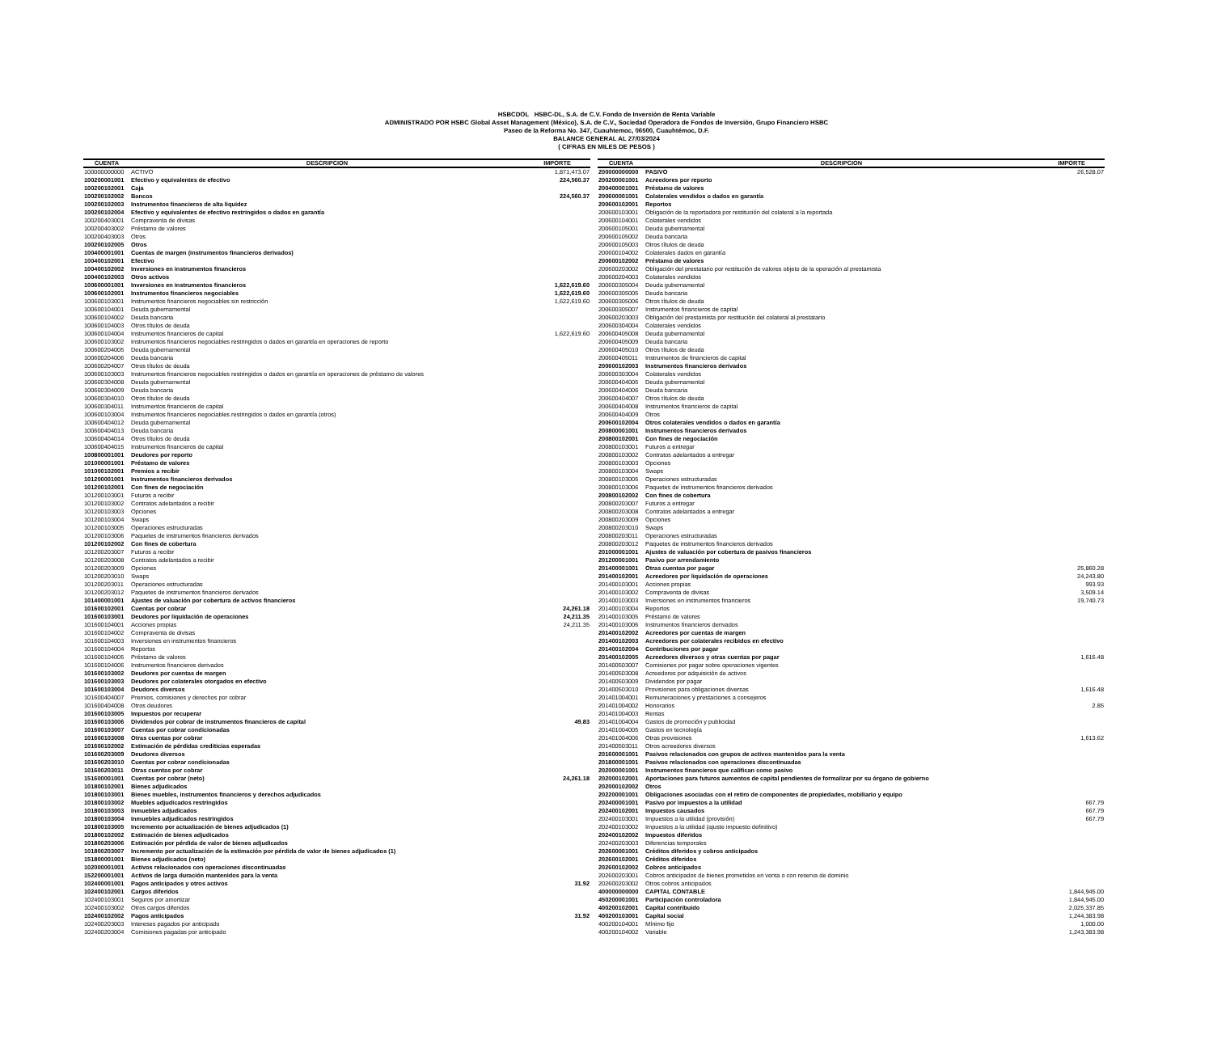HSBCDOL HSBC-DL, S.A. de C.V. Fondo de Inversión de Renta Variable
ADMINISTRADO POR HSBC Global Asset Management (México), S.A. de C.V., Sociedad Operadora de Fondos de Inversión, Grupo Financiero HSBC
Paseo de la Reforma No. 347, Cuauhtemoc, 06500, Cuauhtémoc, D.F.
BALANCE GENERAL AL 27/03/2024
( CIFRAS EN MILES DE PESOS )
| CUENTA | DESCRIPCION | IMPORTE |
| --- | --- | --- |
| 100000000000 | ACTIVO | 1,871,473.07 |
| 100200001001 | Efectivo y equivalentes de efectivo | 224,560.37 |
| 100200102001 | Caja | |
| 100200102002 | Bancos | 224,560.37 |
| 100200102003 | Instrumentos financieros de alta liquidez | |
| 100200102004 | Efectivo y equivalentes de efectivo restringidos o dados en garantía | |
| 100200403001 | Compraventa de divisas | |
| 100200403002 | Préstamo de valores | |
| 100200403003 | Otros | |
| 100200102005 | Otros | |
| 100400001001 | Cuentas de margen (instrumentos financieros derivados) | |
| 100400102001 | Efectivo | |
| 100400102002 | Inversiones en instrumentos financieros | |
| 100400102003 | Otros activos | |
| 100600001001 | Inversiones en instrumentos financieros | 1,622,619.60 |
| 100600102001 | Instrumentos financieros negociables | 1,622,619.60 |
| 100600103001 | Instrumentos financieros negociables sin restricción | 1,622,619.60 |
| 100600104001 | Deuda gubernamental | |
| 100600104002 | Deuda bancaria | |
| 100600104003 | Otros títulos de deuda | |
| 100600104004 | Instrumentos financieros de capital | 1,622,619.60 |
| 100600103002 | Instrumentos financieros negociables restringidos o dados en garantía en operaciones de reporto | |
| 100600204005 | Deuda gubernamental | |
| 100600204006 | Deuda bancaria | |
| 100600204007 | Otros títulos de deuda | |
| 100600103003 | Instrumentos financieros negociables restringidos o dados en garantía en operaciones de préstamo de valores | |
| 100600304008 | Deuda gubernamental | |
| 100600304009 | Deuda bancaria | |
| 100600304010 | Otros títulos de deuda | |
| 100600304011 | Instrumentos financieros de capital | |
| 100600103004 | Instrumentos financieros negociables restringidos o dados en garantía (otros) | |
| 100600404012 | Deuda gubernamental | |
| 100600404013 | Deuda bancaria | |
| 100600404014 | Otros títulos de deuda | |
| 100600404015 | Instrumentos financieros de capital | |
| 100800001001 | Deudores por reporto | |
| 101000001001 | Préstamo de valores | |
| 101000102001 | Premios a recibir | |
| 101200001001 | Instrumentos financieros derivados | |
| 101200102001 | Con fines de negociación | |
| 101200103001 | Futuros a recibir | |
| 101200103002 | Contratos adelantados a recibir | |
| 101200103003 | Opciones | |
| 101200103004 | Swaps | |
| 101200103005 | Operaciones estructuradas | |
| 101200103006 | Paquetes de instrumentos financieros derivados | |
| 101200102002 | Con fines de cobertura | |
| 101200203007 | Futuros a recibir | |
| 101200203008 | Contratos adelantados a recibir | |
| 101200203009 | Opciones | |
| 101200203010 | Swaps | |
| 101200203011 | Operaciones estructuradas | |
| 101200203012 | Paquetes de instrumentos financieros derivados | |
| 101400001001 | Ajustes de valuación por cobertura de activos financieros | |
| 101600102001 | Cuentas por cobrar | 24,261.18 |
| 101600103001 | Deudores por liquidación de operaciones | 24,211.35 |
| 101600104001 | Acciones propias | 24,211.35 |
| 101600104002 | Compraventa de divisas | |
| 101600104003 | Inversiones en instrumentos financieros | |
| 101600104004 | Reportos | |
| 101600104005 | Préstamo de valores | |
| 101600104006 | Instrumentos financieros derivados | |
| 101600103002 | Deudores por cuentas de margen | |
| 101600103003 | Deudores por colaterales otorgados en efectivo | |
| 101600103004 | Deudores diversos | |
| 101600404007 | Premios, comisiones y derechos por cobrar | |
| 101600404008 | Otros deudores | |
| 101600103005 | Impuestos por recuperar | |
| 101600103006 | Dividendos por cobrar de instrumentos financieros de capital | 49.83 |
| 101600103007 | Cuentas por cobrar condicionadas | |
| 101600103008 | Otras cuentas por cobrar | |
| 101600102002 | Estimación de pérdidas crediticias esperadas | |
| 101600203009 | Deudores diversos | |
| 101600203010 | Cuentas por cobrar condicionadas | |
| 101600203011 | Otras cuentas por cobrar | |
| 151600001001 | Cuentas por cobrar (neto) | 24,261.18 |
| 101800102001 | Bienes adjudicados | |
| 101800103001 | Bienes muebles, instrumentos financieros y derechos adjudicados | |
| 101800103002 | Muebles adjudicados restringidos | |
| 101800103003 | Inmuebles adjudicados | |
| 101800103004 | Inmuebles adjudicados restringidos | |
| 101800103005 | Incremento por actualización de bienes adjudicados (1) | |
| 101800102002 | Estimación de bienes adjudicados | |
| 101800203006 | Estimación por pérdida de valor de bienes adjudicados | |
| 101800203007 | Incremento por actualización de la estimación por pérdida de valor de bienes adjudicados (1) | |
| 151800001001 | Bienes adjudicados (neto) | |
| 102000001001 | Activos relacionados con operaciones discontinuadas | |
| 152200001001 | Activos de larga duración mantenidos para la venta | |
| 102400001001 | Pagos anticipados y otros activos | 31.92 |
| 102400102001 | Cargos diferidos | |
| 102400103001 | Seguros por amortizar | |
| 102400103002 | Otros cargos diferidos | |
| 102400102002 | Pagos anticipados | 31.92 |
| 102400203003 | Intereses pagados por anticipado | |
| 102400203004 | Comisiones pagadas por anticipado | |
| CUENTA | DESCRIPCION | IMPORTE |
| --- | --- | --- |
| 200000000000 | PASIVO | 26,528.07 |
| 200200001001 | Acreedores por reporto | |
| 200400001001 | Préstamo de valores | |
| 200600001001 | Colaterales vendidos o dados en garantía | |
| 200600102001 | Reportos | |
| 200600103001 | Obligación de la reportadora por restitución del colateral a la reportada | |
| 200600104001 | Colaterales vendidos | |
| 200600105001 | Deuda gubernamental | |
| 200600105002 | Deuda bancaria | |
| 200600105003 | Otros títulos de deuda | |
| 200600104002 | Colaterales dados en garantía | |
| 200600102002 | Préstamo de valores | |
| 200600203002 | Obligación del prestatario por restitución de valores objeto de la operación al prestamista | |
| 200600204003 | Colaterales vendidos | |
| 200600305004 | Deuda gubernamental | |
| 200600305005 | Deuda bancaria | |
| 200600305006 | Otros títulos de deuda | |
| 200600305007 | Instrumentos financieros de capital | |
| 200600203003 | Obligación del prestamista por restitución del colateral al prestatario | |
| 200600304004 | Colaterales vendidos | |
| 200600405008 | Deuda gubernamental | |
| 200600405009 | Deuda bancaria | |
| 200600405010 | Otros títulos de deuda | |
| 200600405011 | Instrumentos de financieros de capital | |
| 200600102003 | Instrumentos financieros derivados | |
| 200600303004 | Colaterales vendidos | |
| 200600404005 | Deuda gubernamental | |
| 200600404006 | Deuda bancaria | |
| 200600404007 | Otros títulos de deuda | |
| 200600404008 | Instrumentos financieros de capital | |
| 200600404009 | Otros | |
| 200600102004 | Otros colaterales vendidos o dados en garantía | |
| 200800001001 | Instrumentos financieros derivados | |
| 200800102001 | Con fines de negociación | |
| 200800103001 | Futuros a entregar | |
| 200800103002 | Contratos adelantados a entregar | |
| 200800103003 | Opciones | |
| 200800103004 | Swaps | |
| 200800103005 | Operaciones estructuradas | |
| 200800103006 | Paquetes de instrumentos financieros derivados | |
| 200800102002 | Con fines de cobertura | |
| 200800203007 | Futuros a entregar | |
| 200800203008 | Contratos adelantados a entregar | |
| 200800203009 | Opciones | |
| 200800203010 | Swaps | |
| 200800203011 | Operaciones estructuradas | |
| 200800203012 | Paquetes de instrumentos financieros derivados | |
| 201000001001 | Ajustes de valuación por cobertura de pasivos financieros | |
| 201200001001 | Pasivo por arrendamiento | |
| 201400001001 | Otras cuentas por pagar | 25,860.28 |
| 201400102001 | Acreedores por liquidación de operaciones | 24,243.80 |
| 201400103001 | Acciones propias | 993.93 |
| 201400103002 | Compraventa de divisas | 3,509.14 |
| 201400103003 | Inversiones en instrumentos financieros | 19,740.73 |
| 201400103004 | Reportos | |
| 201400103005 | Préstamo de valores | |
| 201400103006 | Instrumentos financieros derivados | |
| 201400102002 | Acreedores por cuentas de margen | |
| 201400102003 | Acreedores por colaterales recibidos en efectivo | |
| 201400102004 | Contribuciones por pagar | |
| 201400102005 | Acreedores diversos y otras cuentas por pagar | 1,616.48 |
| 201400503007 | Comisiones por pagar sobre operaciones vigentes | |
| 201400503008 | Acreedores por adquisición de activos | |
| 201400503009 | Dividendos por pagar | |
| 201400503010 | Provisiones para obligaciones diversas | 1,616.48 |
| 201401004001 | Remuneraciones y prestaciones a consejeros | |
| 201401004002 | Honorarios | 2.85 |
| 201401004003 | Rentas | |
| 201401004004 | Gastos de promoción y publicidad | |
| 201401004005 | Gastos en tecnología | |
| 201401004006 | Otras provisiones | 1,613.62 |
| 201400503011 | Otros acreedores diversos | |
| 201600001001 | Pasivos relacionados con grupos de activos mantenidos para la venta | |
| 201800001001 | Pasivos relacionados con operaciones discontinuadas | |
| 202000001001 | Instrumentos financieros que califican como pasivo | |
| 202000102001 | Aportaciones para futuros aumentos de capital pendientes de formalizar por su órgano de gobierno | |
| 202000102002 | Otros | |
| 202200001001 | Obligaciones asociadas con el retiro de componentes de propiedades, mobiliario y equipo | |
| 202400001001 | Pasivo por impuestos a la utilidad | 667.79 |
| 202400102001 | Impuestos causados | 667.79 |
| 202400103001 | Impuestos a la utilidad (provisión) | 667.79 |
| 202400103002 | Impuestos a la utilidad (ajuste impuesto definitivo) | |
| 202400102002 | Impuestos diferidos | |
| 202400203003 | Diferencias temporales | |
| 202600001001 | Créditos diferidos y cobros anticipados | |
| 202600102001 | Créditos diferidos | |
| 202600102002 | Cobros anticipados | |
| 202600203001 | Cobros anticipados de bienes prometidos en venta o con reserva de dominio | |
| 202600203002 | Otros cobros anticipados | |
| 400000000000 | CAPITAL CONTABLE | 1,844,945.00 |
| 450200001001 | Participación controladora | 1,844,945.00 |
| 400200102001 | Capital contribuido | 2,025,337.85 |
| 400200103001 | Capital social | 1,244,383.98 |
| 400200104001 | Mínimo fijo | 1,000.00 |
| 400200104002 | Variable | 1,243,383.98 |